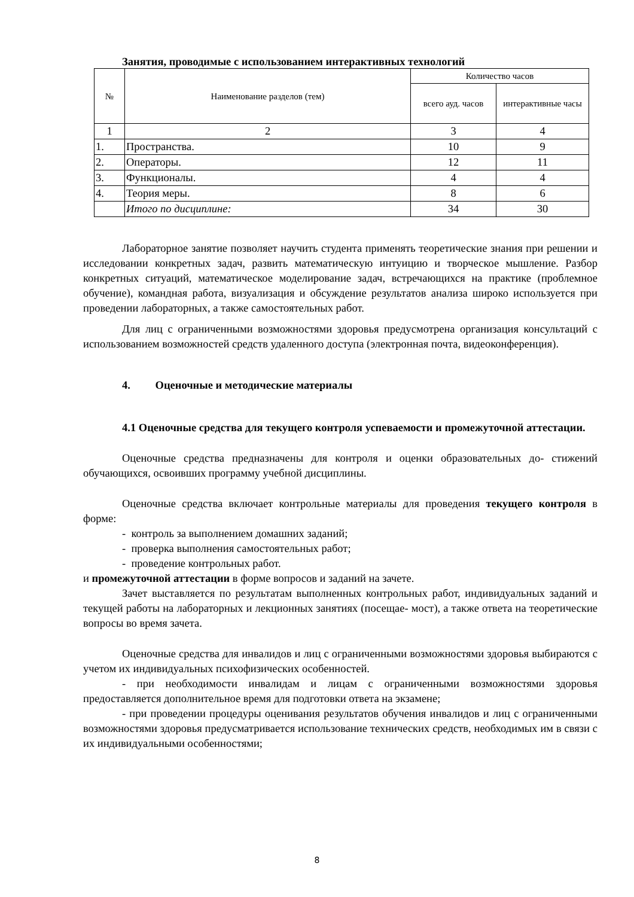Занятия, проводимые с использованием интерактивных технологий
| № | Наименование разделов (тем) | Количество часов | |
| --- | --- | --- | --- |
| | | всего ауд. часов | интерактивные часы |
| 1 | 2 | 3 | 4 |
| 1. | Пространства. | 10 | 9 |
| 2. | Операторы. | 12 | 11 |
| 3. | Функционалы. | 4 | 4 |
| 4. | Теория меры. | 8 | 6 |
| | Итого по дисциплине: | 34 | 30 |
Лабораторное занятие позволяет научить студента применять теоретические знания при решении и исследовании конкретных задач, развить математическую интуицию и творческое мышление. Разбор конкретных ситуаций, математическое моделирование задач, встречающихся на практике (проблемное обучение), командная работа, визуализация и обсуждение результатов анализа широко используется при проведении лабораторных, а также самостоятельных работ.
Для лиц с ограниченными возможностями здоровья предусмотрена организация консультаций с использованием возможностей средств удаленного доступа (электронная почта, видеоконференция).
4. Оценочные и методические материалы
4.1 Оценочные средства для текущего контроля успеваемости и промежуточной аттестации.
Оценочные средства предназначены для контроля и оценки образовательных до- стижений обучающихся, освоивших программу учебной дисциплины.
Оценочные средства включает контрольные материалы для проведения текущего контроля в форме:
- контроль за выполнением домашних заданий;
- проверка выполнения самостоятельных работ;
- проведение контрольных работ.
и промежуточной аттестации в форме вопросов и заданий на зачете.
Зачет выставляется по результатам выполненных контрольных работ, индивидуальных заданий и текущей работы на лабораторных и лекционных занятиях (посещае- мост), а также ответа на теоретические вопросы во время зачета.
Оценочные средства для инвалидов и лиц с ограниченными возможностями здоровья выбираются с учетом их индивидуальных психофизических особенностей.
- при необходимости инвалидам и лицам с ограниченными возможностями здоровья предоставляется дополнительное время для подготовки ответа на экзамене;
- при проведении процедуры оценивания результатов обучения инвалидов и лиц с ограниченными возможностями здоровья предусматривается использование технических средств, необходимых им в связи с их индивидуальными особенностями;
8